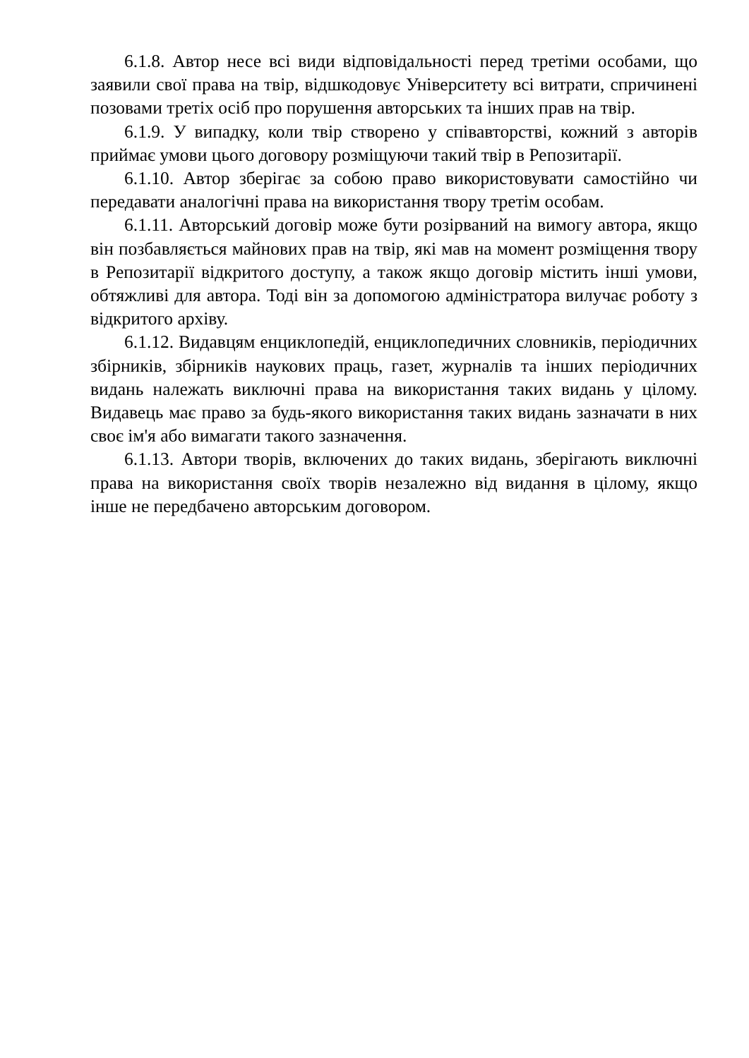6.1.8. Автор несе всі види відповідальності перед третіми особами, що заявили свої права на твір, відшкодовує Університету всі витрати, спричинені позовами третіх осіб про порушення авторських та інших прав на твір.
6.1.9. У випадку, коли твір створено у співавторстві, кожний з авторів приймає умови цього договору розміщуючи такий твір в Репозитарії.
6.1.10. Автор зберігає за собою право використовувати самостійно чи передавати аналогічні права на використання твору третім особам.
6.1.11. Авторський договір може бути розірваний на вимогу автора, якщо він позбавляється майнових прав на твір, які мав на момент розміщення твору в Репозитарії відкритого доступу, а також якщо договір містить інші умови, обтяжливі для автора. Тоді він за допомогою адміністратора вилучає роботу з відкритого архіву.
6.1.12. Видавцям енциклопедій, енциклопедичних словників, періодичних збірників, збірників наукових праць, газет, журналів та інших періодичних видань належать виключні права на використання таких видань у цілому. Видавець має право за будь-якого використання таких видань зазначати в них своє ім'я або вимагати такого зазначення.
6.1.13. Автори творів, включених до таких видань, зберігають виключні права на використання своїх творів незалежно від видання в цілому, якщо інше не передбачено авторським договором.